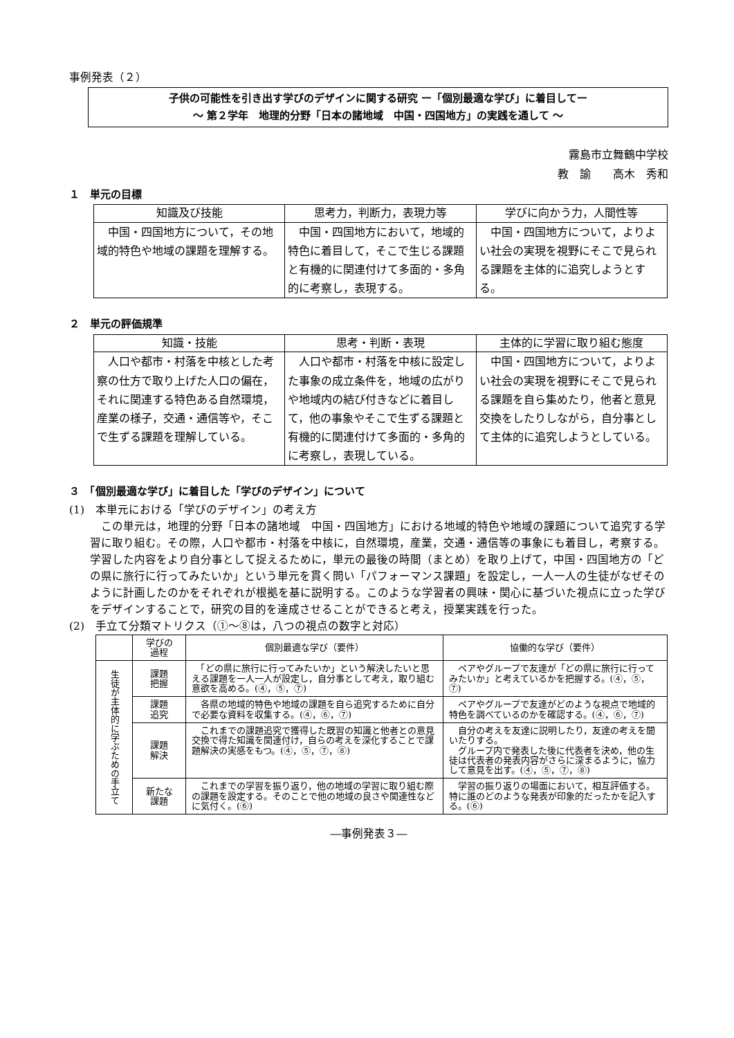事例発表（２）
子供の可能性を引き出す学びのデザインに関する研究 ー「個別最適な学び」に着目してー
～ 第２学年　地理的分野「日本の諸地域　中国・四国地方」の実践を通して ～
霧島市立舞鶴中学校
教　諭　　高木　秀和
１　単元の目標
| 知識及び技能 | 思考力，判断力，表現力等 | 学びに向かう力，人間性等 |
| --- | --- | --- |
| 中国・四国地方について，その地域的特色や地域の課題を理解する。 | 中国・四国地方において，地域的特色に着目して，そこで生じる課題と有機的に関連付けて多面的・多角的に考察し，表現する。 | 中国・四国地方について，よりよい社会の実現を視野にそこで見られる課題を主体的に追究しようとする。 |
２　単元の評価規準
| 知識・技能 | 思考・判断・表現 | 主体的に学習に取り組む態度 |
| --- | --- | --- |
| 人口や都市・村落を中核とした考察の仕方で取り上げた人口の偏在，それに関連する特色ある自然環境，産業の様子，交通・通信等や，そこで生ずる課題を理解している。 | 人口や都市・村落を中核に設定した事象の成立条件を，地域の広がりや地域内の結び付きなどに着目して，他の事象やそこで生ずる課題と有機的に関連付けて多面的・多角的に考察し，表現している。 | 中国・四国地方について，よりよい社会の実現を視野にそこで見られる課題を自ら集めたり，他者と意見交換をしたりしながら，自分事として主体的に追究しようとしている。 |
３　「個別最適な学び」に着目した「学びのデザイン」について
(1)　本単元における「学びのデザイン」の考え方
　この単元は，地理的分野「日本の諸地域　中国・四国地方」における地域的特色や地域の課題について追究する学習に取り組む。その際，人口や都市・村落を中核に，自然環境，産業，交通・通信等の事象にも着目し，考察する。学習した内容をより自分事として捉えるために，単元の最後の時間（まとめ）を取り上げて，中国・四国地方の「どの県に旅行に行ってみたいか」という単元を貫く問い「パフォーマンス課題」を設定し，一人一人の生徒がなぜそのように計画したのかをそれぞれが根拠を基に説明する。このような学習者の興味・関心に基づいた視点に立った学びをデザインすることで，研究の目的を達成させることができると考え，授業実践を行った。
(2)　手立て分類マトリクス（①～⑧は，八つの視点の数字と対応）
| | 学びの 過程 | 個別最適な学び（要件） | 協働的な学び（要件） |
| --- | --- | --- | --- |
| 生徒が主体的に学ぶための手立て | 課題 把握 | 「どの県に旅行に行ってみたいか」という解決したいと思える課題を一人一人が設定し，自分事として考え，取り組む意欲を高める。(④，⑤，⑦) | ペアやグループで友達が「どの県に旅行に行ってみたいか」と考えているかを把握する。(④，⑤，⑦) |
| | 課題 追究 | 各県の地域的特色や地域の課題を自ら追究するために自分で必要な資料を収集する。(④，⑥，⑦) | ペアやグループで友達がどのような視点で地域的特色を調べているのかを確認する。(④，⑥，⑦) |
| | 課題 解決 | これまでの課題追究で獲得した既習の知識と他者との意見交換で得た知識を関連付け，自らの考えを深化することで課題解決の実感をもつ。(④，⑤，⑦，⑧) | 自分の考えを友達に説明したり，友達の考えを聞いたりする。 グループ内で発表した後に代表者を決め，他の生徒は代表者の発表内容がさらに深まるように，協力して意見を出す。(④，⑤，⑦，⑧) |
| | 新たな 課題 | これまでの学習を振り返り，他の地域の学習に取り組む際の課題を設定する。そのことで他の地域の良さや関連性などに気付く。(⑥) | 学習の振り返りの場面において，相互評価する。特に誰のどのような発表が印象的だったかを記入する。(⑥) |
―事例発表３―